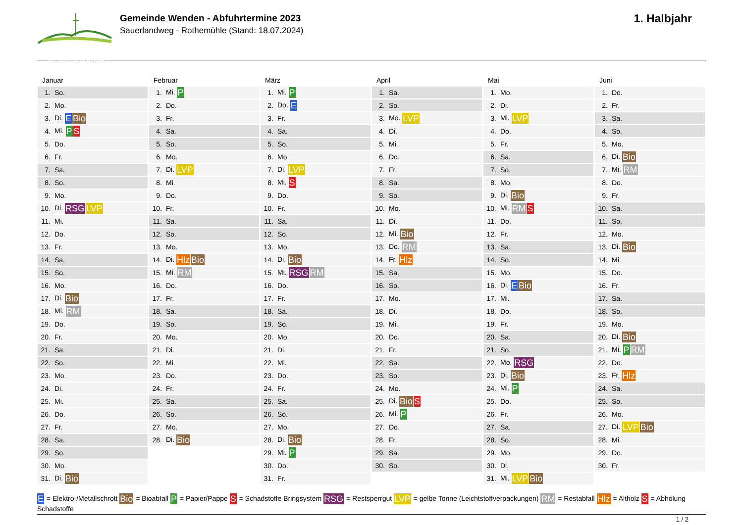WENDENER LAND
Gemeinde Wenden - Abfuhrtermine 2023
Sauerlandweg - Rothemühle (Stand: 18.07.2024)
1. Halbjahr
Januar
| 1. | So. |
| 2. | Mo. |
| 3. | Di. E Bio |
| 4. | Mi. P S |
| 5. | Do. |
| 6. | Fr. |
| 7. | Sa. |
| 8. | So. |
| 9. | Mo. |
| 10. | Di. RSG LVP |
| 11. | Mi. |
| 12. | Do. |
| 13. | Fr. |
| 14. | Sa. |
| 15. | So. |
| 16. | Mo. |
| 17. | Di. Bio |
| 18. | Mi. RM |
| 19. | Do. |
| 20. | Fr. |
| 21. | Sa. |
| 22. | So. |
| 23. | Mo. |
| 24. | Di. |
| 25. | Mi. |
| 26. | Do. |
| 27. | Fr. |
| 28. | Sa. |
| 29. | So. |
| 30. | Mo. |
| 31. | Di. Bio |
Februar
| 1. | Mi. P |
| 2. | Do. |
| 3. | Fr. |
| 4. | Sa. |
| 5. | So. |
| 6. | Mo. |
| 7. | Di. LVP |
| 8. | Mi. |
| 9. | Do. |
| 10. | Fr. |
| 11. | Sa. |
| 12. | So. |
| 13. | Mo. |
| 14. | Di. Hlz Bio |
| 15. | Mi. RM |
| 16. | Do. |
| 17. | Fr. |
| 18. | Sa. |
| 19. | So. |
| 20. | Mo. |
| 21. | Di. |
| 22. | Mi. |
| 23. | Do. |
| 24. | Fr. |
| 25. | Sa. |
| 26. | So. |
| 27. | Mo. |
| 28. | Di. Bio |
März
| 1. | Mi. P |
| 2. | Do. E |
| 3. | Fr. |
| 4. | Sa. |
| 5. | So. |
| 6. | Mo. |
| 7. | Di. LVP |
| 8. | Mi. S |
| 9. | Do. |
| 10. | Fr. |
| 11. | Sa. |
| 12. | So. |
| 13. | Mo. |
| 14. | Di. Bio |
| 15. | Mi. RSG RM |
| 16. | Do. |
| 17. | Fr. |
| 18. | Sa. |
| 19. | So. |
| 20. | Mo. |
| 21. | Di. |
| 22. | Mi. |
| 23. | Do. |
| 24. | Fr. |
| 25. | Sa. |
| 26. | So. |
| 27. | Mo. |
| 28. | Di. Bio |
| 29. | Mi. P |
| 30. | Do. |
| 31. | Fr. |
April
| 1. | Sa. |
| 2. | So. |
| 3. | Mo. LVP |
| 4. | Di. |
| 5. | Mi. |
| 6. | Do. |
| 7. | Fr. |
| 8. | Sa. |
| 9. | So. |
| 10. | Mo. |
| 11. | Di. |
| 12. | Mi. Bio |
| 13. | Do. RM |
| 14. | Fr. Hlz |
| 15. | Sa. |
| 16. | So. |
| 17. | Mo. |
| 18. | Di. |
| 19. | Mi. |
| 20. | Do. |
| 21. | Fr. |
| 22. | Sa. |
| 23. | So. |
| 24. | Mo. |
| 25. | Di. Bio S |
| 26. | Mi. P |
| 27. | Do. |
| 28. | Fr. |
| 29. | Sa. |
| 30. | So. |
Mai
| 1. | Mo. |
| 2. | Di. |
| 3. | Mi. LVP |
| 4. | Do. |
| 5. | Fr. |
| 6. | Sa. |
| 7. | So. |
| 8. | Mo. |
| 9. | Di. Bio |
| 10. | Mi. RM S |
| 11. | Do. |
| 12. | Fr. |
| 13. | Sa. |
| 14. | So. |
| 15. | Mo. |
| 16. | Di. E Bio |
| 17. | Mi. |
| 18. | Do. |
| 19. | Fr. |
| 20. | Sa. |
| 21. | So. |
| 22. | Mo. RSG |
| 23. | Di. Bio |
| 24. | Mi. P |
| 25. | Do. |
| 26. | Fr. |
| 27. | Sa. |
| 28. | So. |
| 29. | Mo. |
| 30. | Di. |
| 31. | Mi. LVP Bio |
Juni
| 1. | Do. |
| 2. | Fr. |
| 3. | Sa. |
| 4. | So. |
| 5. | Mo. |
| 6. | Di. Bio |
| 7. | Mi. RM |
| 8. | Do. |
| 9. | Fr. |
| 10. | Sa. |
| 11. | So. |
| 12. | Mo. |
| 13. | Di. Bio |
| 14. | Mi. |
| 15. | Do. |
| 16. | Fr. |
| 17. | Sa. |
| 18. | So. |
| 19. | Mo. |
| 20. | Di. Bio |
| 21. | Mi. P RM |
| 22. | Do. |
| 23. | Fr. Hlz |
| 24. | Sa. |
| 25. | So. |
| 26. | Mo. |
| 27. | Di. LVP Bio |
| 28. | Mi. |
| 29. | Do. |
| 30. | Fr. |
E = Elektro-/Metallschrott Bio = Bioabfall P = Papier/Pappe S = Schadstoffe Bringsystem RSG = Restsperrgut LVP = gelbe Tonne (Leichtstoffverpackungen) RM = Restabfall Hlz = Altholz S = Abholung Schadstoffe
1 / 2